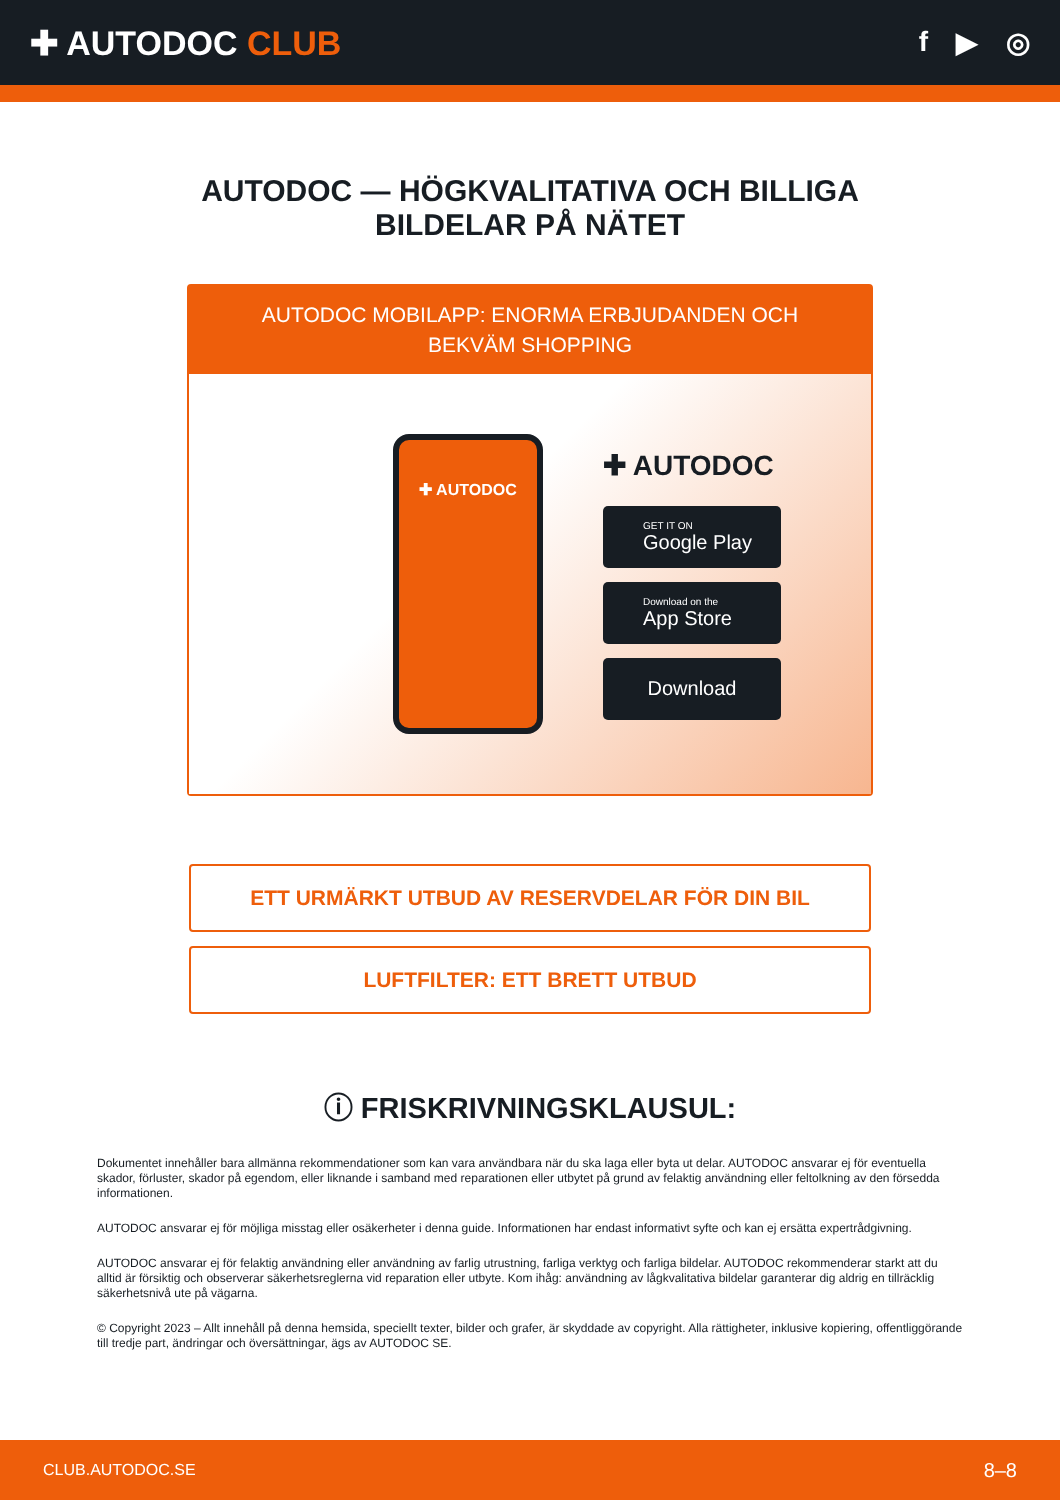✚ AUTODOC CLUB
f ▶ ◎
AUTODOC — HÖGKVALITATIVA OCH BILLIGA
BILDELAR PÅ NÄTET
AUTODOC MOBILAPP: ENORMA ERBJUDANDEN OCH BEKVÄM SHOPPING
✚ AUTODOC
✚ AUTODOC
GET IT ON
Google Play
Download on the
App Store
Download
ETT URMÄRKT UTBUD AV RESERVDELAR FÖR DIN BIL
LUFTFILTER: ETT BRETT UTBUD
ⓘ FRISKRIVNINGSKLAUSUL:
Dokumentet innehåller bara allmänna rekommendationer som kan vara användbara när du ska laga eller byta ut delar. AUTODOC ansvarar ej för eventuella skador, förluster, skador på egendom, eller liknande i samband med reparationen eller utbytet på grund av felaktig användning eller feltolkning av den försedda informationen.
AUTODOC ansvarar ej för möjliga misstag eller osäkerheter i denna guide. Informationen har endast informativt syfte och kan ej ersätta expertrådgivning.
AUTODOC ansvarar ej för felaktig användning eller användning av farlig utrustning, farliga verktyg och farliga bildelar. AUTODOC rekommenderar starkt att du alltid är försiktig och observerar säkerhetsreglerna vid reparation eller utbyte. Kom ihåg: användning av lågkvalitativa bildelar garanterar dig aldrig en tillräcklig säkerhetsnivå ute på vägarna.
© Copyright 2023 – Allt innehåll på denna hemsida, speciellt texter, bilder och grafer, är skyddade av copyright. Alla rättigheter, inklusive kopiering, offentliggörande till tredje part, ändringar och översättningar, ägs av AUTODOC SE.
CLUB.AUTODOC.SE 8–8